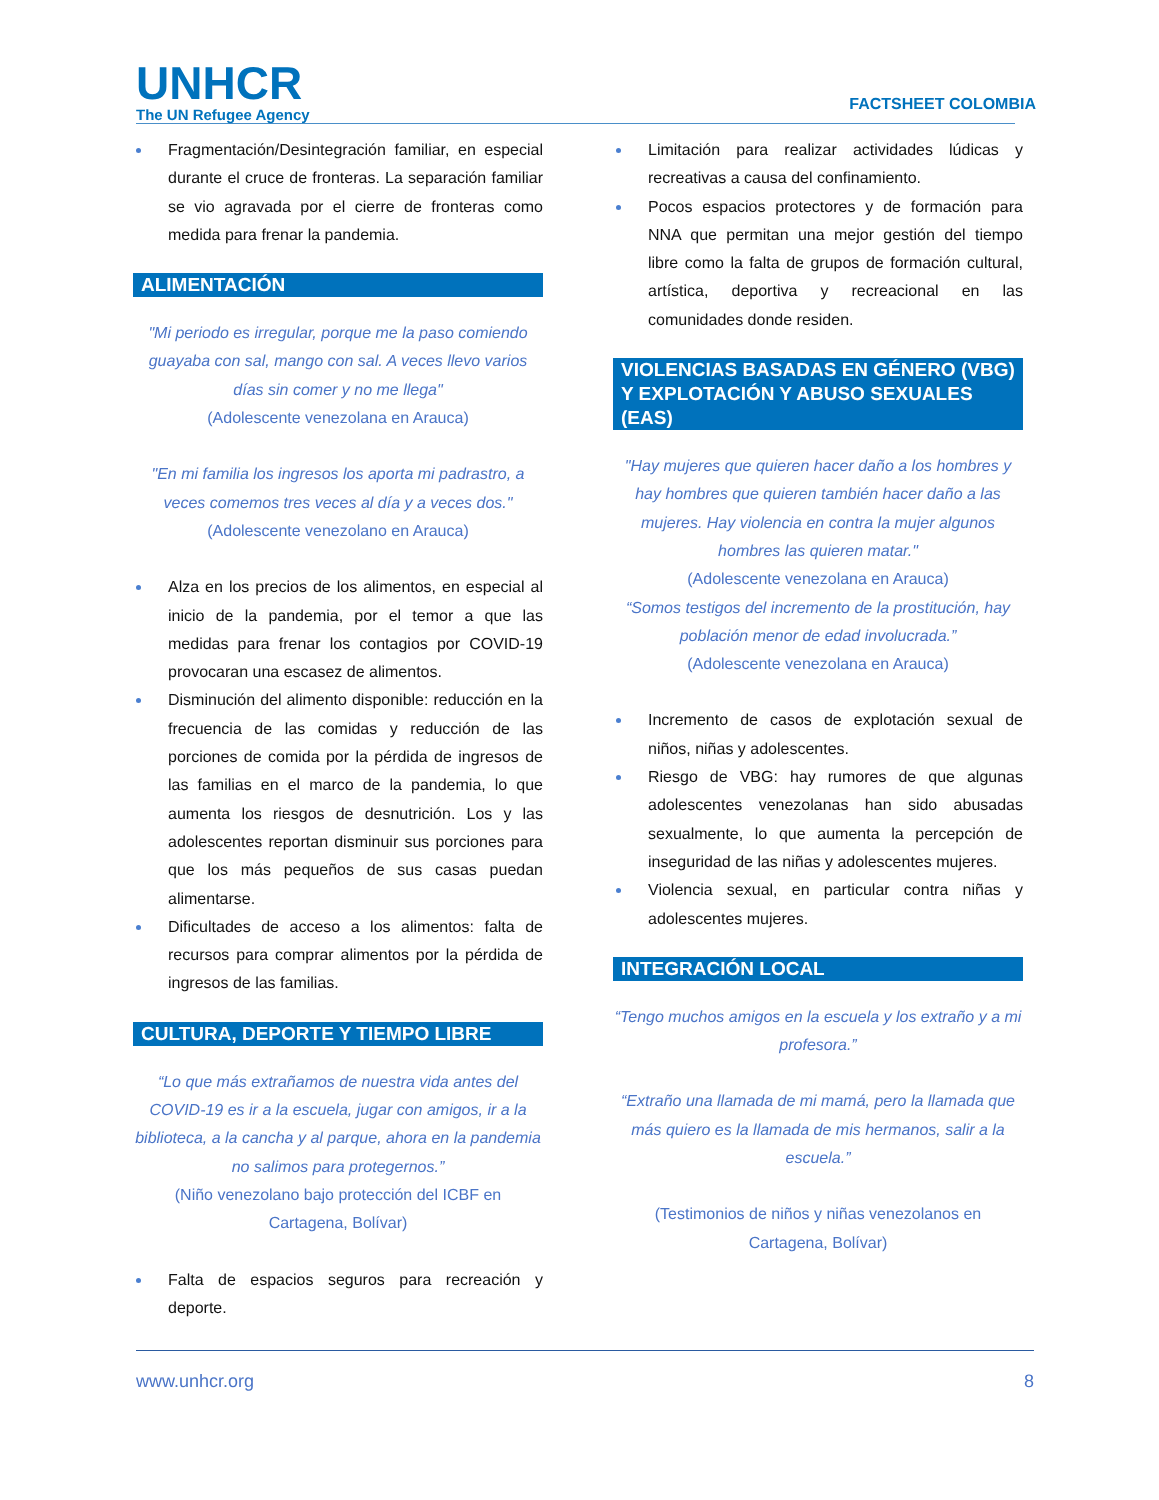UNHCR
The UN Refugee Agency
FACTSHEET COLOMBIA
Fragmentación/Desintegración familiar, en especial durante el cruce de fronteras. La separación familiar se vio agravada por el cierre de fronteras como medida para frenar la pandemia.
ALIMENTACIÓN
"Mi periodo es irregular, porque me la paso comiendo guayaba con sal, mango con sal. A veces llevo varios días sin comer y no me llega"
(Adolescente venezolana en Arauca)
"En mi familia los ingresos los aporta mi padrastro, a veces comemos tres veces al día y a veces dos."
(Adolescente venezolano en Arauca)
Alza en los precios de los alimentos, en especial al inicio de la pandemia, por el temor a que las medidas para frenar los contagios por COVID-19 provocaran una escasez de alimentos.
Disminución del alimento disponible: reducción en la frecuencia de las comidas y reducción de las porciones de comida por la pérdida de ingresos de las familias en el marco de la pandemia, lo que aumenta los riesgos de desnutrición. Los y las adolescentes reportan disminuir sus porciones para que los más pequeños de sus casas puedan alimentarse.
Dificultades de acceso a los alimentos: falta de recursos para comprar alimentos por la pérdida de ingresos de las familias.
CULTURA, DEPORTE Y TIEMPO LIBRE
“Lo que más extrañamos de nuestra vida antes del COVID-19 es ir a la escuela, jugar con amigos, ir a la biblioteca, a la cancha y al parque, ahora en la pandemia no salimos para protegernos.”
(Niño venezolano bajo protección del ICBF en Cartagena, Bolívar)
Falta de espacios seguros para recreación y deporte.
Limitación para realizar actividades lúdicas y recreativas a causa del confinamiento.
Pocos espacios protectores y de formación para NNA que permitan una mejor gestión del tiempo libre como la falta de grupos de formación cultural, artística, deportiva y recreacional en las comunidades donde residen.
VIOLENCIAS BASADAS EN GÉNERO (VBG) Y EXPLOTACIÓN Y ABUSO SEXUALES (EAS)
"Hay mujeres que quieren hacer daño a los hombres y hay hombres que quieren también hacer daño a las mujeres. Hay violencia en contra la mujer algunos hombres las quieren matar."
(Adolescente venezolana en Arauca)
“Somos testigos del incremento de la prostitución, hay población menor de edad involucrada.”
(Adolescente venezolana en Arauca)
Incremento de casos de explotación sexual de niños, niñas y adolescentes.
Riesgo de VBG: hay rumores de que algunas adolescentes venezolanas han sido abusadas sexualmente, lo que aumenta la percepción de inseguridad de las niñas y adolescentes mujeres.
Violencia sexual, en particular contra niñas y adolescentes mujeres.
INTEGRACIÓN LOCAL
“Tengo muchos amigos en la escuela y los extraño y a mi profesora.”
“Extraño una llamada de mi mamá, pero la llamada que más quiero es la llamada de mis hermanos, salir a la escuela.”
(Testimonios de niños y niñas venezolanos en Cartagena, Bolívar)
www.unhcr.org 8